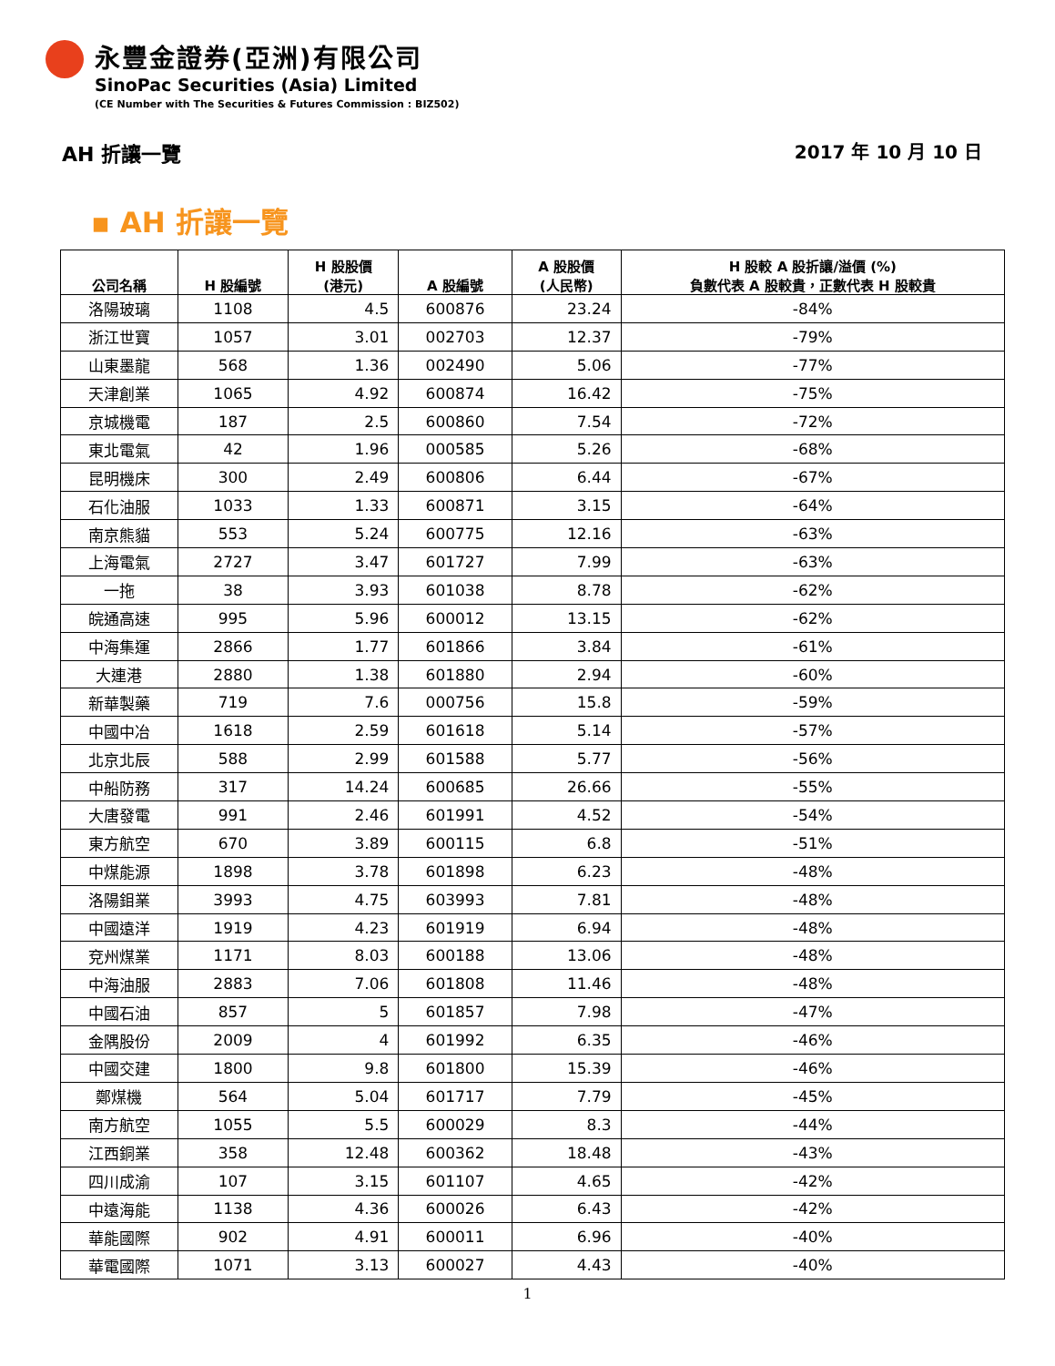永豐金證券(亞洲)有限公司
SinoPac Securities (Asia) Limited
(CE Number with The Securities & Futures Commission : BIZ502)
AH 折讓一覽 2017 年 10 月 10 日
▪ AH 折讓一覽
| 公司名稱 | H 股編號 | H 股股價 (港元) | A 股編號 | A 股股價 (人民幣) | H 股較 A 股折讓/溢價 (%) 負數代表 A 股較貴，正數代表 H 股較貴 |
| --- | --- | --- | --- | --- | --- |
| 洛陽玻璃 | 1108 | 4.5 | 600876 | 23.24 | -84% |
| 浙江世寶 | 1057 | 3.01 | 002703 | 12.37 | -79% |
| 山東墨龍 | 568 | 1.36 | 002490 | 5.06 | -77% |
| 天津創業 | 1065 | 4.92 | 600874 | 16.42 | -75% |
| 京城機電 | 187 | 2.5 | 600860 | 7.54 | -72% |
| 東北電氣 | 42 | 1.96 | 000585 | 5.26 | -68% |
| 昆明機床 | 300 | 2.49 | 600806 | 6.44 | -67% |
| 石化油服 | 1033 | 1.33 | 600871 | 3.15 | -64% |
| 南京熊貓 | 553 | 5.24 | 600775 | 12.16 | -63% |
| 上海電氣 | 2727 | 3.47 | 601727 | 7.99 | -63% |
| 一拖 | 38 | 3.93 | 601038 | 8.78 | -62% |
| 皖通高速 | 995 | 5.96 | 600012 | 13.15 | -62% |
| 中海集運 | 2866 | 1.77 | 601866 | 3.84 | -61% |
| 大連港 | 2880 | 1.38 | 601880 | 2.94 | -60% |
| 新華製藥 | 719 | 7.6 | 000756 | 15.8 | -59% |
| 中國中冶 | 1618 | 2.59 | 601618 | 5.14 | -57% |
| 北京北辰 | 588 | 2.99 | 601588 | 5.77 | -56% |
| 中船防務 | 317 | 14.24 | 600685 | 26.66 | -55% |
| 大唐發電 | 991 | 2.46 | 601991 | 4.52 | -54% |
| 東方航空 | 670 | 3.89 | 600115 | 6.8 | -51% |
| 中煤能源 | 1898 | 3.78 | 601898 | 6.23 | -48% |
| 洛陽鉬業 | 3993 | 4.75 | 603993 | 7.81 | -48% |
| 中國遠洋 | 1919 | 4.23 | 601919 | 6.94 | -48% |
| 兗州煤業 | 1171 | 8.03 | 600188 | 13.06 | -48% |
| 中海油服 | 2883 | 7.06 | 601808 | 11.46 | -48% |
| 中國石油 | 857 | 5 | 601857 | 7.98 | -47% |
| 金隅股份 | 2009 | 4 | 601992 | 6.35 | -46% |
| 中國交建 | 1800 | 9.8 | 601800 | 15.39 | -46% |
| 鄭煤機 | 564 | 5.04 | 601717 | 7.79 | -45% |
| 南方航空 | 1055 | 5.5 | 600029 | 8.3 | -44% |
| 江西銅業 | 358 | 12.48 | 600362 | 18.48 | -43% |
| 四川成渝 | 107 | 3.15 | 601107 | 4.65 | -42% |
| 中遠海能 | 1138 | 4.36 | 600026 | 6.43 | -42% |
| 華能國際 | 902 | 4.91 | 600011 | 6.96 | -40% |
| 華電國際 | 1071 | 3.13 | 600027 | 4.43 | -40% |
1